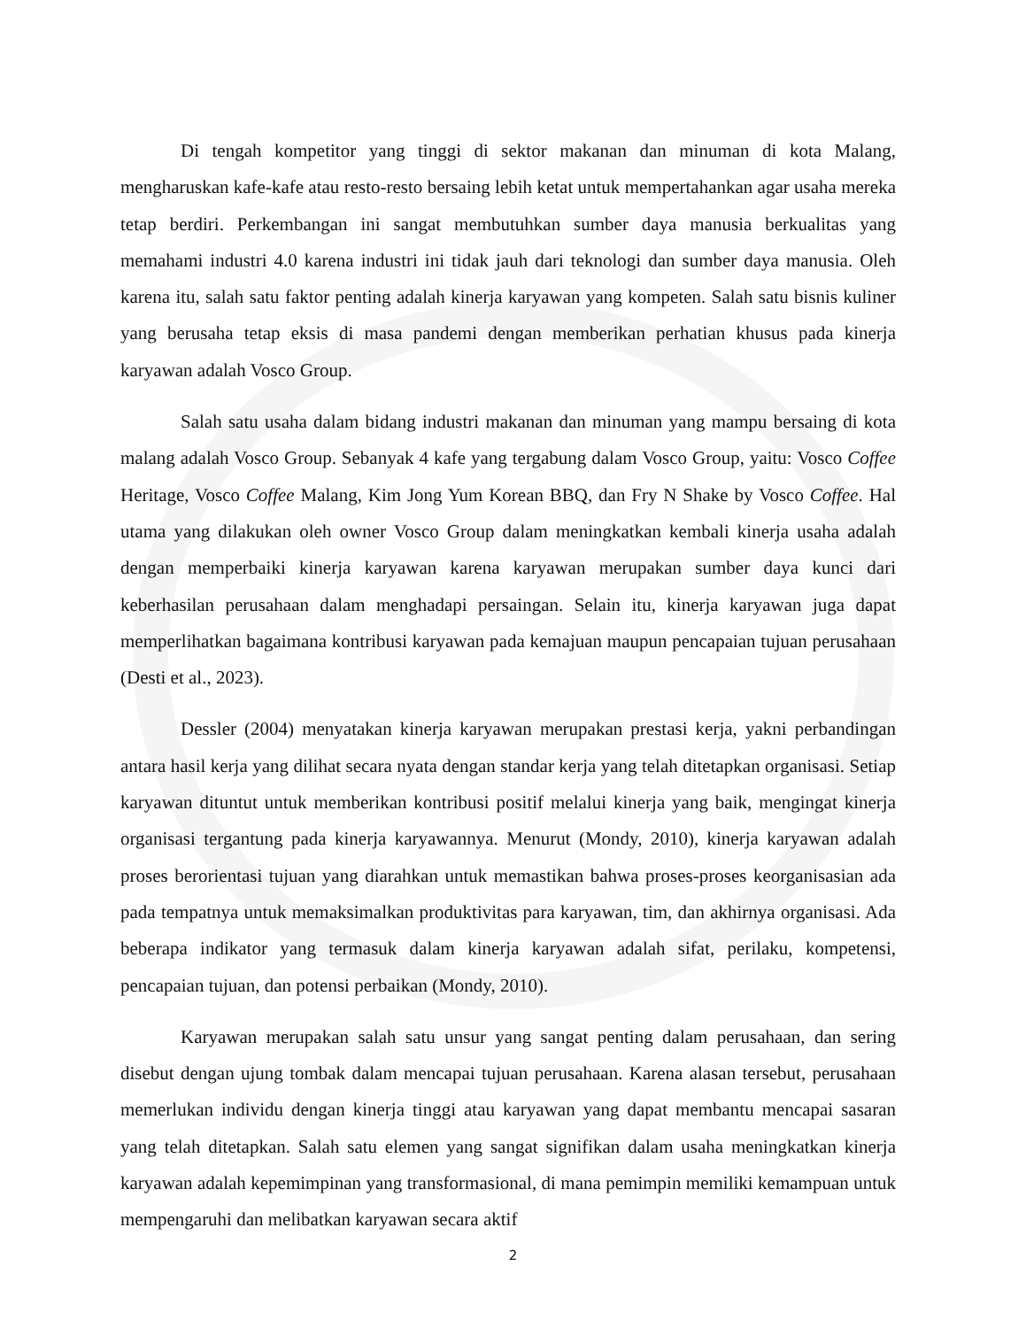Di tengah kompetitor yang tinggi di sektor makanan dan minuman di kota Malang, mengharuskan kafe-kafe atau resto-resto bersaing lebih ketat untuk mempertahankan agar usaha mereka tetap berdiri. Perkembangan ini sangat membutuhkan sumber daya manusia berkualitas yang memahami industri 4.0 karena industri ini tidak jauh dari teknologi dan sumber daya manusia. Oleh karena itu, salah satu faktor penting adalah kinerja karyawan yang kompeten. Salah satu bisnis kuliner yang berusaha tetap eksis di masa pandemi dengan memberikan perhatian khusus pada kinerja karyawan adalah Vosco Group.
Salah satu usaha dalam bidang industri makanan dan minuman yang mampu bersaing di kota malang adalah Vosco Group. Sebanyak 4 kafe yang tergabung dalam Vosco Group, yaitu: Vosco Coffee Heritage, Vosco Coffee Malang, Kim Jong Yum Korean BBQ, dan Fry N Shake by Vosco Coffee. Hal utama yang dilakukan oleh owner Vosco Group dalam meningkatkan kembali kinerja usaha adalah dengan memperbaiki kinerja karyawan karena karyawan merupakan sumber daya kunci dari keberhasilan perusahaan dalam menghadapi persaingan. Selain itu, kinerja karyawan juga dapat memperlihatkan bagaimana kontribusi karyawan pada kemajuan maupun pencapaian tujuan perusahaan (Desti et al., 2023).
Dessler (2004) menyatakan kinerja karyawan merupakan prestasi kerja, yakni perbandingan antara hasil kerja yang dilihat secara nyata dengan standar kerja yang telah ditetapkan organisasi. Setiap karyawan dituntut untuk memberikan kontribusi positif melalui kinerja yang baik, mengingat kinerja organisasi tergantung pada kinerja karyawannya. Menurut (Mondy, 2010), kinerja karyawan adalah proses berorientasi tujuan yang diarahkan untuk memastikan bahwa proses-proses keorganisasian ada pada tempatnya untuk memaksimalkan produktivitas para karyawan, tim, dan akhirnya organisasi. Ada beberapa indikator yang termasuk dalam kinerja karyawan adalah sifat, perilaku, kompetensi, pencapaian tujuan, dan potensi perbaikan (Mondy, 2010).
Karyawan merupakan salah satu unsur yang sangat penting dalam perusahaan, dan sering disebut dengan ujung tombak dalam mencapai tujuan perusahaan. Karena alasan tersebut, perusahaan memerlukan individu dengan kinerja tinggi atau karyawan yang dapat membantu mencapai sasaran yang telah ditetapkan. Salah satu elemen yang sangat signifikan dalam usaha meningkatkan kinerja karyawan adalah kepemimpinan yang transformasional, di mana pemimpin memiliki kemampuan untuk mempengaruhi dan melibatkan karyawan secara aktif
2